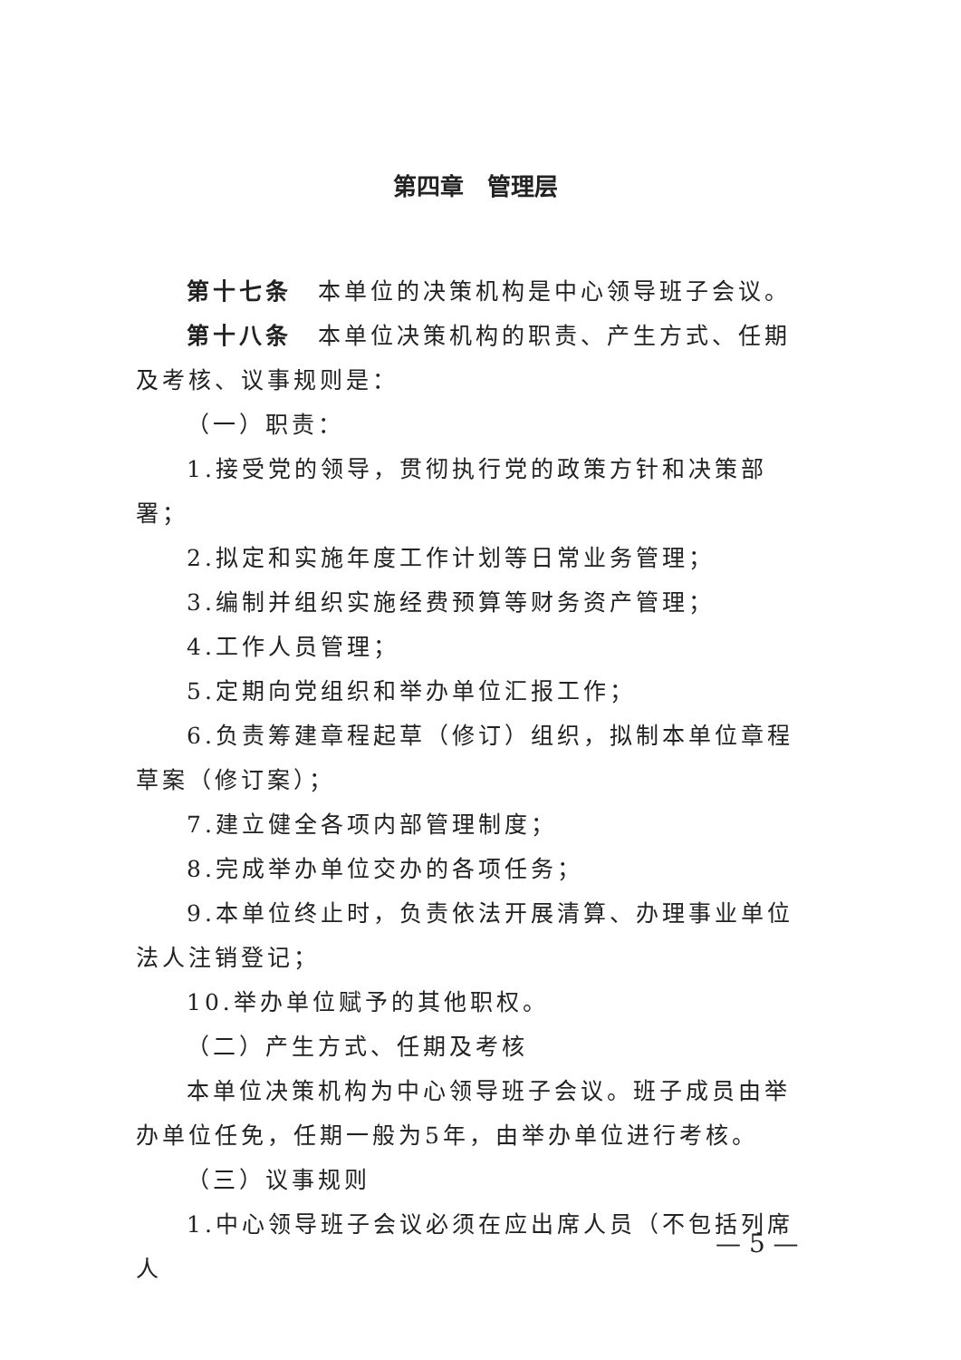第四章　管理层
第十七条　本单位的决策机构是中心领导班子会议。
第十八条　本单位决策机构的职责、产生方式、任期及考核、议事规则是：
（一）职责：
1.接受党的领导，贯彻执行党的政策方针和决策部署；
2.拟定和实施年度工作计划等日常业务管理；
3.编制并组织实施经费预算等财务资产管理；
4.工作人员管理；
5.定期向党组织和举办单位汇报工作；
6.负责筹建章程起草（修订）组织，拟制本单位章程草案（修订案）；
7.建立健全各项内部管理制度；
8.完成举办单位交办的各项任务；
9.本单位终止时，负责依法开展清算、办理事业单位法人注销登记；
10.举办单位赋予的其他职权。
（二）产生方式、任期及考核
本单位决策机构为中心领导班子会议。班子成员由举办单位任免，任期一般为5年，由举办单位进行考核。
（三）议事规则
1.中心领导班子会议必须在应出席人员（不包括列席人
— 5 —